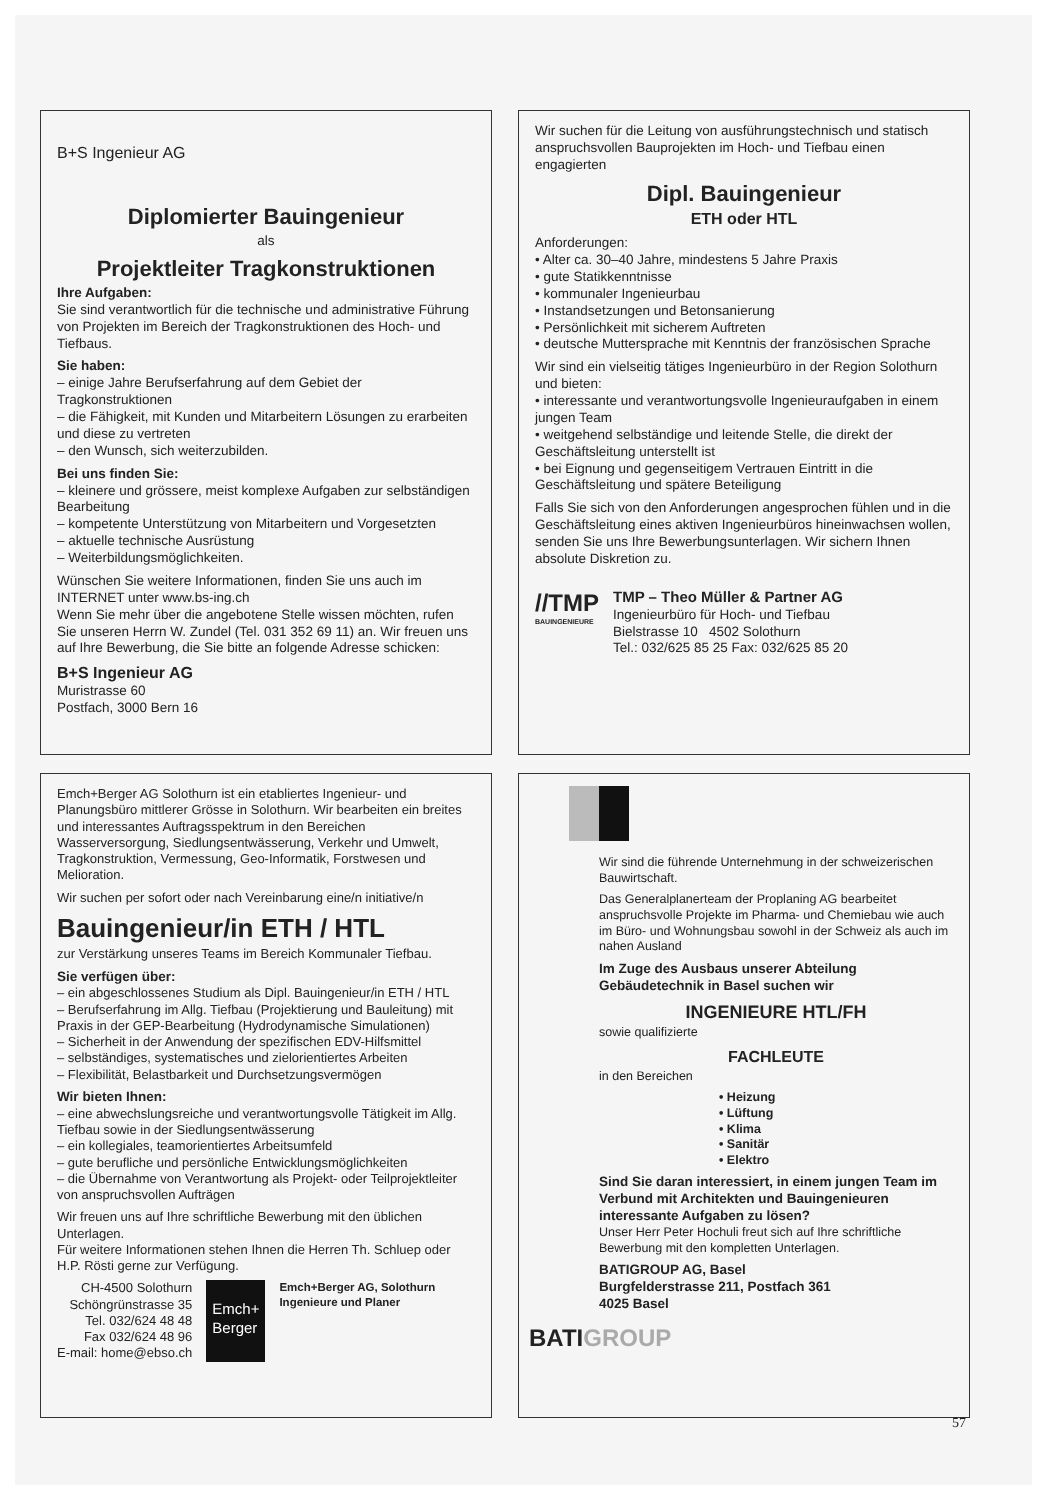B+S Ingenieur AG
Diplomierter Bauingenieur
als
Projektleiter Tragkonstruktionen
Ihre Aufgaben:
Sie sind verantwortlich für die technische und administrative Führung von Projekten im Bereich der Tragkonstruktionen des Hoch- und Tiefbaus.
Sie haben:
– einige Jahre Berufserfahrung auf dem Gebiet der Tragkonstruktionen
– die Fähigkeit, mit Kunden und Mitarbeitern Lösungen zu erarbeiten und diese zu vertreten
– den Wunsch, sich weiterzubilden.
Bei uns finden Sie:
– kleinere und grössere, meist komplexe Aufgaben zur selbständigen Bearbeitung
– kompetente Unterstützung von Mitarbeitern und Vorgesetzten
– aktuelle technische Ausrüstung
– Weiterbildungsmöglichkeiten.
Wünschen Sie weitere Informationen, finden Sie uns auch im INTERNET unter www.bs-ing.ch
Wenn Sie mehr über die angebotene Stelle wissen möchten, rufen Sie unseren Herrn W. Zundel (Tel. 031 352 69 11) an. Wir freuen uns auf Ihre Bewerbung, die Sie bitte an folgende Adresse schicken:
B+S Ingenieur AG
Muristrasse 60
Postfach, 3000 Bern 16
Wir suchen für die Leitung von ausführungstechnisch und statisch anspruchsvollen Bauprojekten im Hoch- und Tiefbau einen engagierten
Dipl. Bauingenieur
ETH oder HTL
Anforderungen:
• Alter ca. 30–40 Jahre, mindestens 5 Jahre Praxis
• gute Statikkenntnisse
• kommunaler Ingenieurbau
• Instandsetzungen und Betonsanierung
• Persönlichkeit mit sicherem Auftreten
• deutsche Muttersprache mit Kenntnis der französischen Sprache
Wir sind ein vielseitig tätiges Ingenieurbüro in der Region Solothurn und bieten:
• interessante und verantwortungsvolle Ingenieuraufgaben in einem jungen Team
• weitgehend selbständige und leitende Stelle, die direkt der Geschäftsleitung unterstellt ist
• bei Eignung und gegenseitigem Vertrauen Eintritt in die Geschäftsleitung und spätere Beteiligung
Falls Sie sich von den Anforderungen angesprochen fühlen und in die Geschäftsleitung eines aktiven Ingenieurbüros hineinwachsen wollen, senden Sie uns Ihre Bewerbungsunterlagen. Wir sichern Ihnen absolute Diskretion zu.
//TMP
BAUINGENIEURE
TMP – Theo Müller & Partner AG
Ingenieurbüro für Hoch- und Tiefbau
Bielstrasse 10 4502 Solothurn
Tel.: 032/625 85 25 Fax: 032/625 85 20
Emch+Berger AG Solothurn ist ein etabliertes Ingenieur- und Planungsbüro mittlerer Grösse in Solothurn. Wir bearbeiten ein breites und interessantes Auftragsspektrum in den Bereichen Wasserversorgung, Siedlungsentwässerung, Verkehr und Umwelt, Tragkonstruktion, Vermessung, Geo-Informatik, Forstwesen und Melioration.
Wir suchen per sofort oder nach Vereinbarung eine/n initiative/n
Bauingenieur/in ETH / HTL
zur Verstärkung unseres Teams im Bereich Kommunaler Tiefbau.
Sie verfügen über:
– ein abgeschlossenes Studium als Dipl. Bauingenieur/in ETH / HTL
– Berufserfahrung im Allg. Tiefbau (Projektierung und Bauleitung) mit Praxis in der GEP-Bearbeitung (Hydrodynamische Simulationen)
– Sicherheit in der Anwendung der spezifischen EDV-Hilfsmittel
– selbständiges, systematisches und zielorientiertes Arbeiten
– Flexibilität, Belastbarkeit und Durchsetzungsvermögen
Wir bieten Ihnen:
– eine abwechslungsreiche und verantwortungsvolle Tätigkeit im Allg. Tiefbau sowie in der Siedlungsentwässerung
– ein kollegiales, teamorientiertes Arbeitsumfeld
– gute berufliche und persönliche Entwicklungsmöglichkeiten
– die Übernahme von Verantwortung als Projekt- oder Teilprojektleiter von anspruchsvollen Aufträgen
Wir freuen uns auf Ihre schriftliche Bewerbung mit den üblichen Unterlagen.
Für weitere Informationen stehen Ihnen die Herren Th. Schluep oder H.P. Rösti gerne zur Verfügung.
CH-4500 Solothurn
Schöngrünstrasse 35
Tel. 032/624 48 48
Fax 032/624 48 96
E-mail: home@ebso.ch
Emch+
Berger
Emch+Berger AG, Solothurn
Ingenieure und Planer
Wir sind die führende Unternehmung in der schweizerischen Bauwirtschaft.
Das Generalplanerteam der Proplaning AG bearbeitet anspruchsvolle Projekte im Pharma- und Chemiebau wie auch im Büro- und Wohnungsbau sowohl in der Schweiz als auch im nahen Ausland
Im Zuge des Ausbaus unserer Abteilung Gebäudetechnik in Basel suchen wir
INGENIEURE HTL/FH
sowie qualifizierte
FACHLEUTE
in den Bereichen
• Heizung
• Lüftung
• Klima
• Sanitär
• Elektro
Sind Sie daran interessiert, in einem jungen Team im Verbund mit Architekten und Bauingenieuren interessante Aufgaben zu lösen?
Unser Herr Peter Hochuli freut sich auf Ihre schriftliche Bewerbung mit den kompletten Unterlagen.
BATIGROUP AG, Basel
Burgfelderstrasse 211, Postfach 361
4025 Basel
BATIGROUP
57